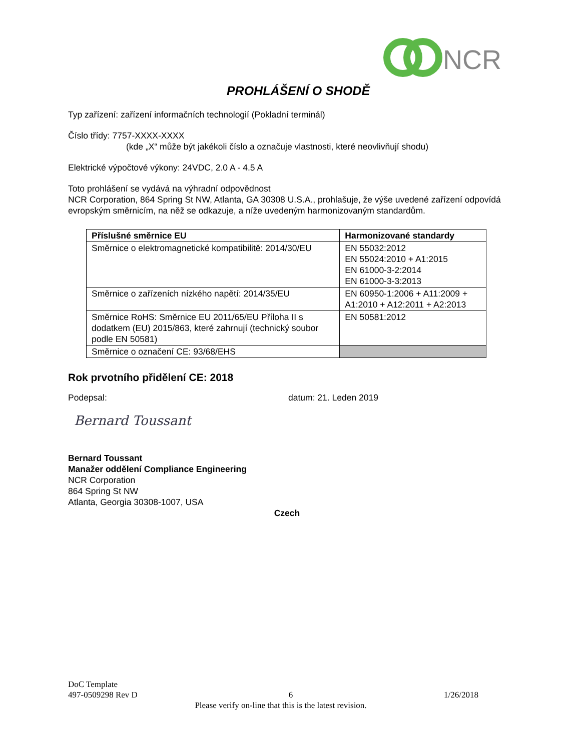NCR
PROHLÁŠENÍ O SHODĚ
Typ zařízení: zařízení informačních technologií (Pokladní terminál)
Číslo třídy: 7757-XXXX-XXXX
(kde „X“ může být jakékoli číslo a označuje vlastnosti, které neovlivňují shodu)
Elektrické výpočtové výkony: 24VDC, 2.0 A - 4.5 A
Toto prohlášení se vydává na výhradní odpovědnost
NCR Corporation, 864 Spring St NW, Atlanta, GA 30308 U.S.A., prohlašuje, že výše uvedené zařízení odpovídá evropským směrnicím, na něž se odkazuje, a níže uvedeným harmonizovaným standardům.
| Příslušné směrnice EU | Harmonizované standardy |
| --- | --- |
| Směrnice o elektromagnetické kompatibilitě: 2014/30/EU | EN 55032:2012 EN 55024:2010 + A1:2015 EN 61000-3-2:2014 EN 61000-3-3:2013 |
| Směrnice o zařízeních nízkého napětí: 2014/35/EU | EN 60950-1:2006 + A11:2009 + A1:2010 + A12:2011 + A2:2013 |
| Směrnice RoHS: Směrnice EU 2011/65/EU Příloha II s dodatkem (EU) 2015/863, které zahrnují (technický soubor podle EN 50581) | EN 50581:2012 |
| Směrnice o označení CE: 93/68/EHS | |
Rok prvotního přidělení CE: 2018
Podepsal: datum: 21. Leden 2019
Bernard Toussant
Bernard Toussant
Manažer oddělení Compliance Engineering
NCR Corporation
864 Spring St NW
Atlanta, Georgia 30308-1007, USA
Czech
DoC Template
497-0509298 Rev D 6 1/26/2018
Please verify on-line that this is the latest revision.